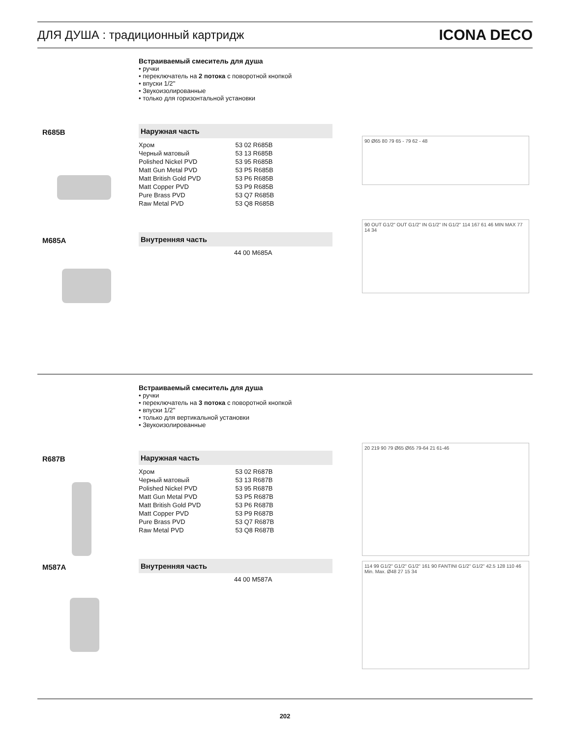ДЛЯ ДУША : традиционный картридж
ICONA DECO
Встраиваемый смеситель для душа
• ручки
• переключатель на 2 потока с поворотной кнопкой
• впуски 1/2''
• Звукоизолированные
• только для горизонтальной установки
R685B Наружная часть
| Хром | 53 02 R685B |
| Черный матовый | 53 13 R685B |
| Polished Nickel PVD | 53 95 R685B |
| Matt Gun Metal PVD | 53 P5 R685B |
| Matt British Gold PVD | 53 P6 R685B |
| Matt Copper PVD | 53 P9 R685B |
| Pure Brass PVD | 53 Q7 R685B |
| Raw Metal PVD | 53 Q8 R685B |
90 Ø65 80 79 65 - 79 62 - 48
M685A Внутренняя часть
44 00 M685A
90 OUT G1/2" OUT G1/2" IN G1/2" IN G1/2" 114 167 61 46 MIN MAX 77 14 34
Встраиваемый смеситель для душа
• ручки
• переключатель на 3 потока с поворотной кнопкой
• впуски 1/2''
• только для вертикальной установки
• Звукоизолированные
R687B Наружная часть
| Хром | 53 02 R687B |
| Черный матовый | 53 13 R687B |
| Polished Nickel PVD | 53 95 R687B |
| Matt Gun Metal PVD | 53 P5 R687B |
| Matt British Gold PVD | 53 P6 R687B |
| Matt Copper PVD | 53 P9 R687B |
| Pure Brass PVD | 53 Q7 R687B |
| Raw Metal PVD | 53 Q8 R687B |
20 219 90 79 Ø65 Ø65 79-64 21 61-46
M587A Внутренняя часть
44 00 M587A
114 99 G1/2" G1/2" G1/2" 161 90 FANTINI G1/2" G1/2" 42.5 128 110 46 Min. Max. Ø48 27 15 34
202